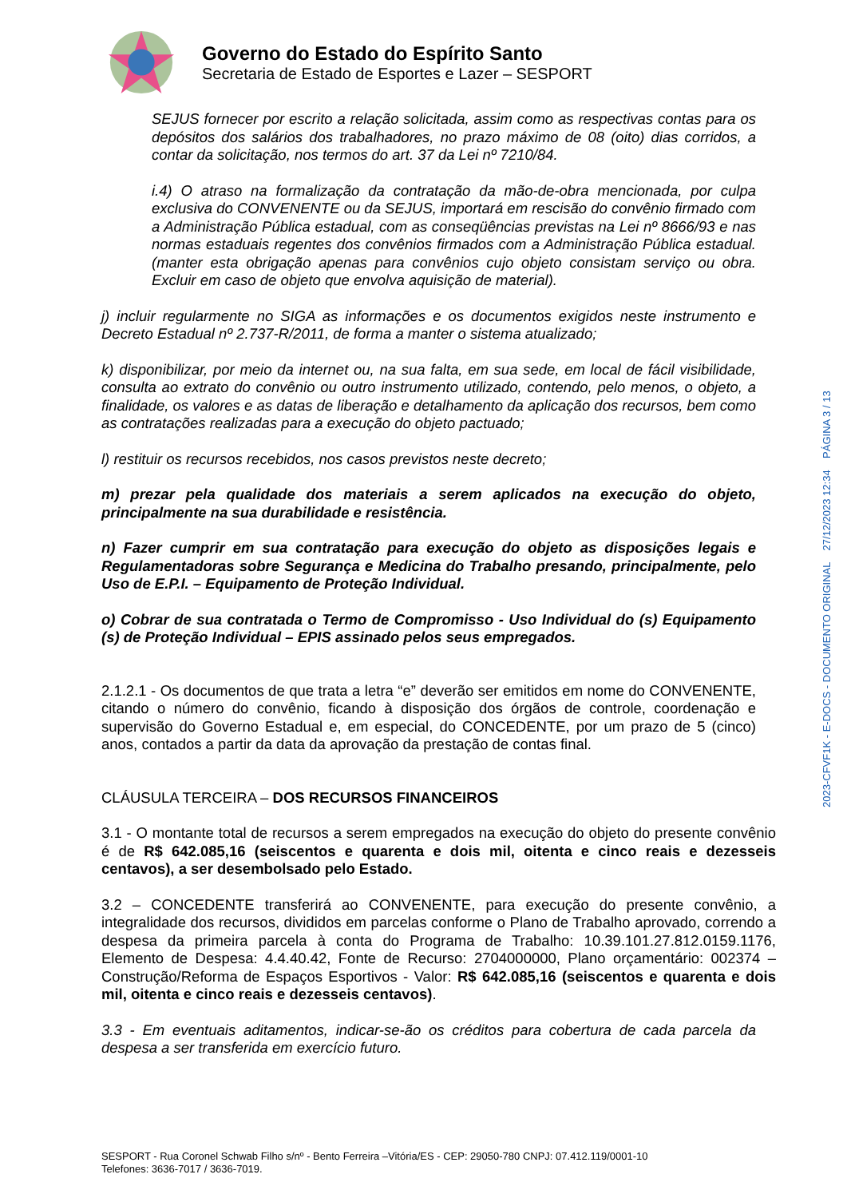Governo do Estado do Espírito Santo
Secretaria de Estado de Esportes e Lazer – SESPORT
SEJUS fornecer por escrito a relação solicitada, assim como as respectivas contas para os depósitos dos salários dos trabalhadores, no prazo máximo de 08 (oito) dias corridos, a contar da solicitação, nos termos do art. 37 da Lei nº 7210/84.
i.4) O atraso na formalização da contratação da mão-de-obra mencionada, por culpa exclusiva do CONVENENTE ou da SEJUS, importará em rescisão do convênio firmado com a Administração Pública estadual, com as conseqüências previstas na Lei nº 8666/93 e nas normas estaduais regentes dos convênios firmados com a Administração Pública estadual. (manter esta obrigação apenas para convênios cujo objeto consistam serviço ou obra. Excluir em caso de objeto que envolva aquisição de material).
j) incluir regularmente no SIGA as informações e os documentos exigidos neste instrumento e Decreto Estadual nº 2.737-R/2011, de forma a manter o sistema atualizado;
k) disponibilizar, por meio da internet ou, na sua falta, em sua sede, em local de fácil visibilidade, consulta ao extrato do convênio ou outro instrumento utilizado, contendo, pelo menos, o objeto, a finalidade, os valores e as datas de liberação e detalhamento da aplicação dos recursos, bem como as contratações realizadas para a execução do objeto pactuado;
l) restituir os recursos recebidos, nos casos previstos neste decreto;
m) prezar pela qualidade dos materiais a serem aplicados na execução do objeto, principalmente na sua durabilidade e resistência.
n) Fazer cumprir em sua contratação para execução do objeto as disposições legais e Regulamentadoras sobre Segurança e Medicina do Trabalho presando, principalmente, pelo Uso de E.P.I. – Equipamento de Proteção Individual.
o) Cobrar de sua contratada o Termo de Compromisso - Uso Individual do (s) Equipamento (s) de Proteção Individual – EPIS assinado pelos seus empregados.
2.1.2.1 - Os documentos de que trata a letra “e” deverão ser emitidos em nome do CONVENENTE, citando o número do convênio, ficando à disposição dos órgãos de controle, coordenação e supervisão do Governo Estadual e, em especial, do CONCEDENTE, por um prazo de 5 (cinco) anos, contados a partir da data da aprovação da prestação de contas final.
CLÁUSULA TERCEIRA – DOS RECURSOS FINANCEIROS
3.1 - O montante total de recursos a serem empregados na execução do objeto do presente convênio é de R$ 642.085,16 (seiscentos e quarenta e dois mil, oitenta e cinco reais e dezesseis centavos), a ser desembolsado pelo Estado.
3.2 – CONCEDENTE transferirá ao CONVENENTE, para execução do presente convênio, a integralidade dos recursos, divididos em parcelas conforme o Plano de Trabalho aprovado, correndo a despesa da primeira parcela à conta do Programa de Trabalho: 10.39.101.27.812.0159.1176, Elemento de Despesa: 4.4.40.42, Fonte de Recurso: 2704000000, Plano orçamentário: 002374 – Construção/Reforma de Espaços Esportivos - Valor: R$ 642.085,16 (seiscentos e quarenta e dois mil, oitenta e cinco reais e dezesseis centavos).
3.3 - Em eventuais aditamentos, indicar-se-ão os créditos para cobertura de cada parcela da despesa a ser transferida em exercício futuro.
2023-CFVF1K - E-DOCS - DOCUMENTO ORIGINAL 27/12/2023 12:34 PÁGINA 3 / 13
SESPORT - Rua Coronel Schwab Filho s/nº - Bento Ferreira –Vitória/ES - CEP: 29050-780 CNPJ: 07.412.119/0001-10
Telefones: 3636-7017 / 3636-7019.